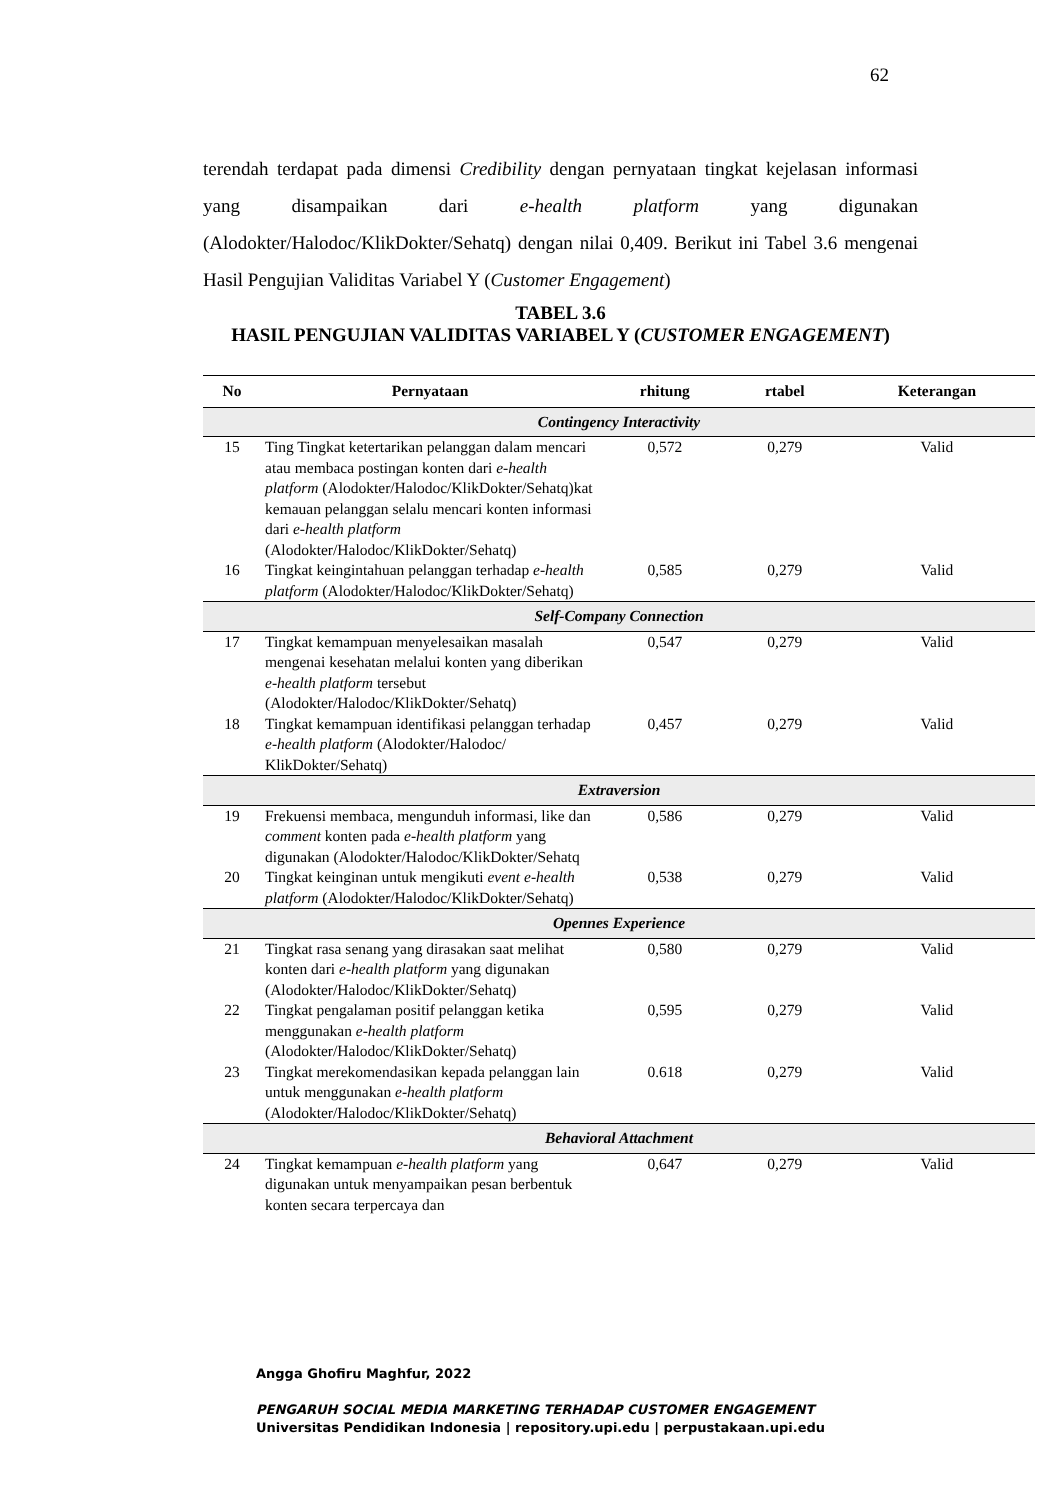62
terendah terdapat pada dimensi Credibility dengan pernyataan tingkat kejelasan informasi yang disampaikan dari e-health platform yang digunakan (Alodokter/Halodoc/KlikDokter/Sehatq) dengan nilai 0,409. Berikut ini Tabel 3.6 mengenai Hasil Pengujian Validitas Variabel Y (Customer Engagement)
TABEL 3.6
HASIL PENGUJIAN VALIDITAS VARIABEL Y (CUSTOMER ENGAGEMENT)
| No | Pernyataan | rhitung | rtabel | Keterangan |
| --- | --- | --- | --- | --- |
| Contingency Interactivity | | | | |
| 15 | Ting Tingkat ketertarikan pelanggan dalam mencari atau membaca postingan konten dari e-health platform (Alodokter/Halodoc/KlikDokter/Sehatq)kat kemauan pelanggan selalu mencari konten informasi dari e-health platform (Alodokter/Halodoc/KlikDokter/Sehatq) | 0,572 | 0,279 | Valid |
| 16 | Tingkat keingintahuan pelanggan terhadap e-health platform (Alodokter/Halodoc/KlikDokter/Sehatq) | 0,585 | 0,279 | Valid |
| Self-Company Connection | | | | |
| 17 | Tingkat kemampuan menyelesaikan masalah mengenai kesehatan melalui konten yang diberikan e-health platform tersebut (Alodokter/Halodoc/KlikDokter/Sehatq) | 0,547 | 0,279 | Valid |
| 18 | Tingkat kemampuan identifikasi pelanggan terhadap e-health platform (Alodokter/Halodoc/ KlikDokter/Sehatq) | 0,457 | 0,279 | Valid |
| Extraversion | | | | |
| 19 | Frekuensi membaca, mengunduh informasi, like dan comment konten pada e-health platform yang digunakan (Alodokter/Halodoc/KlikDokter/Sehatq | 0,586 | 0,279 | Valid |
| 20 | Tingkat keinginan untuk mengikuti event e-health platform (Alodokter/Halodoc/KlikDokter/Sehatq) | 0,538 | 0,279 | Valid |
| Opennes Experience | | | | |
| 21 | Tingkat rasa senang yang dirasakan saat melihat konten dari e-health platform yang digunakan (Alodokter/Halodoc/KlikDokter/Sehatq) | 0,580 | 0,279 | Valid |
| 22 | Tingkat pengalaman positif pelanggan ketika menggunakan e-health platform (Alodokter/Halodoc/KlikDokter/Sehatq) | 0,595 | 0,279 | Valid |
| 23 | Tingkat merekomendasikan kepada pelanggan lain untuk menggunakan e-health platform (Alodokter/Halodoc/KlikDokter/Sehatq) | 0.618 | 0,279 | Valid |
| Behavioral Attachment | | | | |
| 24 | Tingkat kemampuan e-health platform yang digunakan untuk menyampaikan pesan berbentuk konten secara terpercaya dan | 0,647 | 0,279 | Valid |
Angga Ghofiru Maghfur, 2022
PENGARUH SOCIAL MEDIA MARKETING TERHADAP CUSTOMER ENGAGEMENT
Universitas Pendidikan Indonesia | repository.upi.edu | perpustakaan.upi.edu